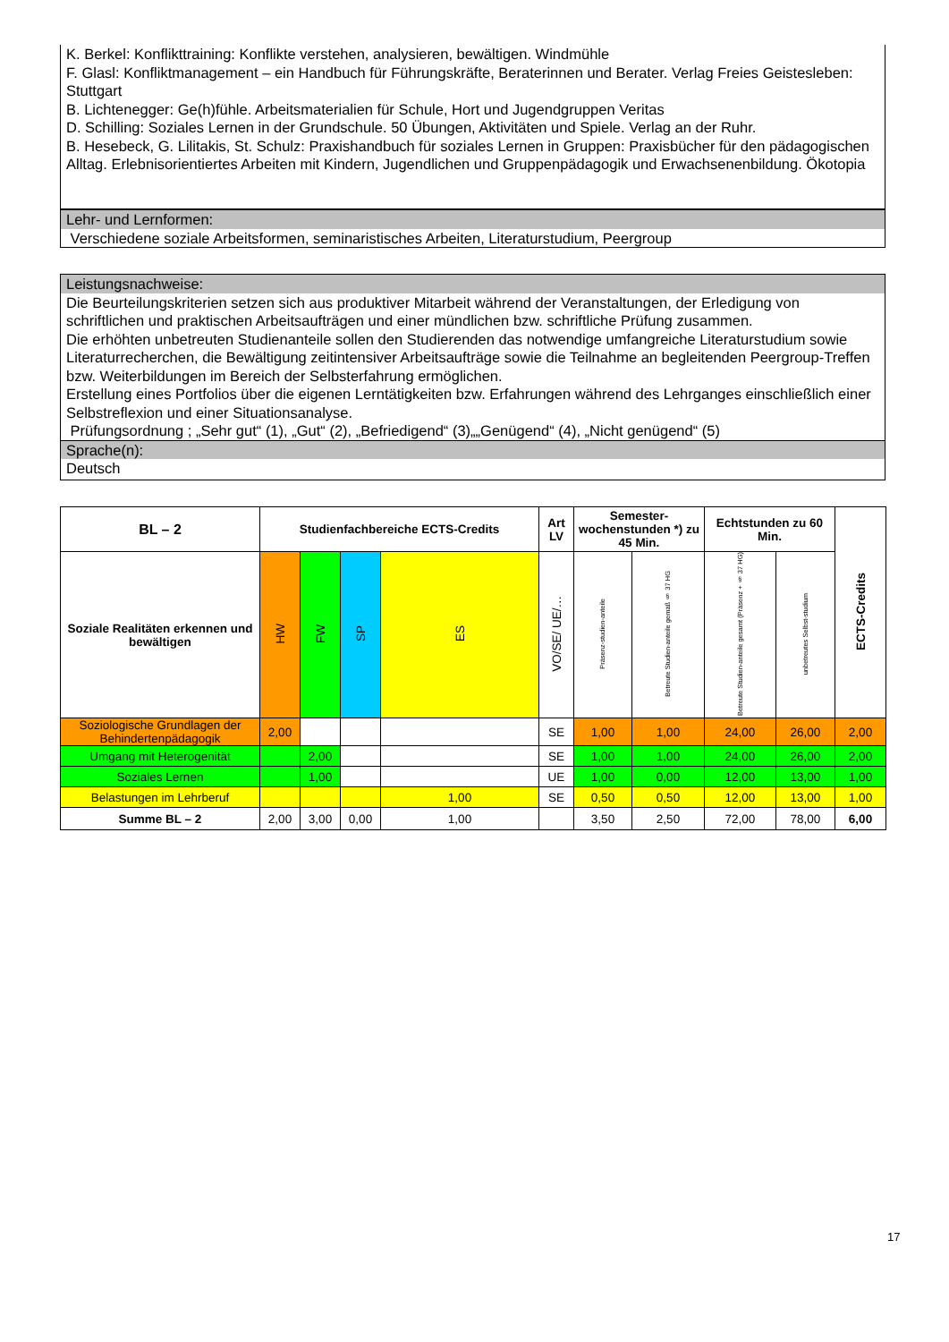K. Berkel: Konflikttraining: Konflikte verstehen, analysieren, bewältigen. Windmühle
F. Glasl: Konfliktmanagement – ein Handbuch für Führungskräfte, Beraterinnen und Berater. Verlag Freies Geistesleben: Stuttgart
B. Lichtenegger: Ge(h)fühle. Arbeitsmaterialien für Schule, Hort und Jugendgruppen Veritas
D. Schilling: Soziales Lernen in der Grundschule. 50 Übungen, Aktivitäten und Spiele. Verlag an der Ruhr.
B. Hesebeck, G. Lilitakis, St. Schulz: Praxishandbuch für soziales Lernen in Gruppen: Praxisbücher für den pädagogischen Alltag. Erlebnisorientiertes Arbeiten mit Kindern, Jugendlichen und Gruppenpädagogik und Erwachsenenbildung. Ökotopia
Lehr- und Lernformen:
Verschiedene soziale Arbeitsformen, seminaristisches Arbeiten, Literaturstudium, Peergroup
Leistungsnachweise:
Die Beurteilungskriterien setzen sich aus produktiver Mitarbeit während der Veranstaltungen, der Erledigung von schriftlichen und praktischen Arbeitsaufträgen und einer mündlichen bzw. schriftliche Prüfung zusammen.
Die erhöhten unbetreuten Studienanteile sollen den Studierenden das notwendige umfangreiche Literaturstudium sowie Literaturrecherchen, die Bewältigung zeitintensiver Arbeitsaufträge sowie die Teilnahme an begleitenden Peergroup-Treffen bzw. Weiterbildungen im Bereich der Selbsterfahrung ermöglichen.
Erstellung eines Portfolios über die eigenen Lerntätigkeiten bzw. Erfahrungen während des Lehrganges einschließlich einer Selbstreflexion und einer Situationsanalyse.
Prüfungsordnung ; „Sehr gut“ (1), „Gut“ (2), „Befriedigend“ (3)„„Genügend“ (4), „Nicht genügend“ (5)
Sprache(n):
Deutsch
| BL – 2 | Studienfachbereiche ECTS-Credits | | | | Art LV | Semester-wochenstunden *) zu 45 Min. | | Echtstunden zu 60 Min. | | ECTS-Credits |
| --- | --- | --- | --- | --- | --- | --- | --- | --- | --- | --- |
| Soziale Realitäten erkennen und bewältigen | HW | FW | SP | ES | VO/SE/ UE/… | Präsenz-studien-anteile | Betreute Studien-anteile gemäß § 37 HG | Betreute Studien-anteile gesamt (Präsenz + § 37 HG) | unbetreutes Selbst-studium | |
| Soziologische Grundlagen der Behindertenpädagogik | 2,00 | | | | SE | 1,00 | 1,00 | 24,00 | 26,00 | 2,00 |
| Umgang mit Heterogenität | | 2,00 | | | SE | 1,00 | 1,00 | 24,00 | 26,00 | 2,00 |
| Soziales Lernen | | 1,00 | | | UE | 1,00 | 0,00 | 12,00 | 13,00 | 1,00 |
| Belastungen im Lehrberuf | | | | 1,00 | SE | 0,50 | 0,50 | 12,00 | 13,00 | 1,00 |
| Summe BL – 2 | 2,00 | 3,00 | 0,00 | 1,00 | | 3,50 | 2,50 | 72,00 | 78,00 | 6,00 |
17